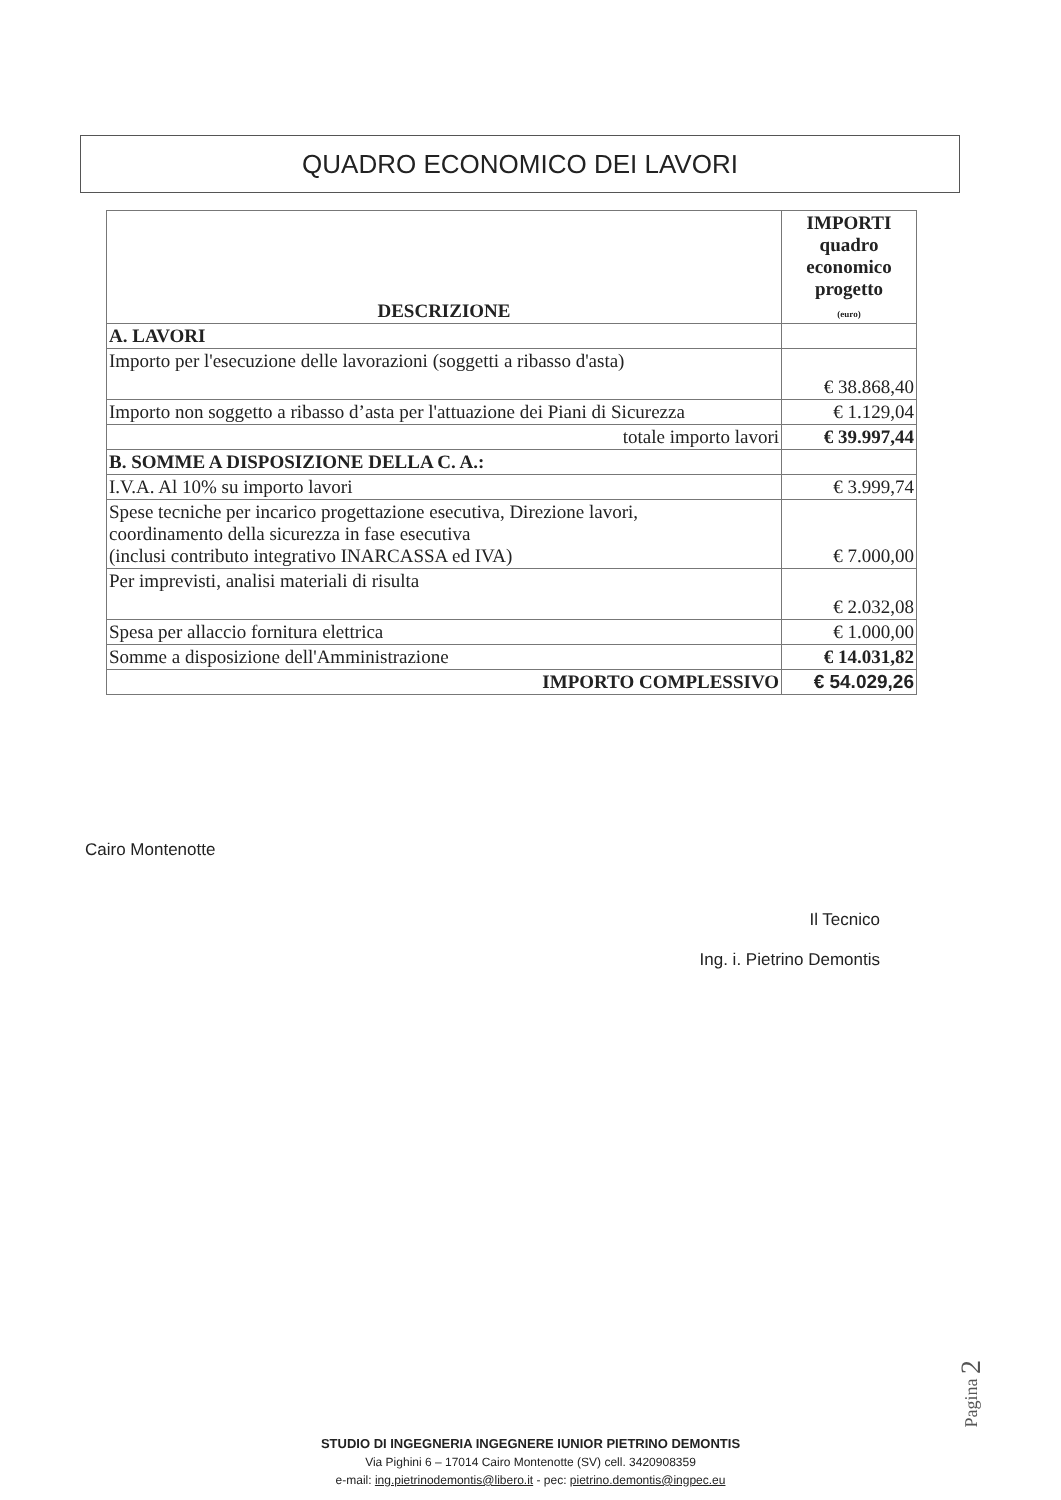QUADRO ECONOMICO DEI LAVORI
| DESCRIZIONE | IMPORTI quadro economico progetto (euro) |
| --- | --- |
| A. LAVORI | |
| Importo per l'esecuzione delle lavorazioni (soggetti a ribasso d'asta) | € 38.868,40 |
| Importo non soggetto a ribasso d’asta per l'attuazione dei Piani di Sicurezza | € 1.129,04 |
| totale importo lavori | € 39.997,44 |
| B. SOMME A DISPOSIZIONE DELLA C. A.: | |
| I.V.A. Al 10% su importo lavori | € 3.999,74 |
| Spese tecniche per incarico progettazione esecutiva, Direzione lavori, coordinamento della sicurezza in fase esecutiva (inclusi contributo integrativo INARCASSA ed IVA) | € 7.000,00 |
| Per imprevisti, analisi materiali di risulta | € 2.032,08 |
| Spesa per allaccio fornitura elettrica | € 1.000,00 |
| Somme a disposizione dell'Amministrazione | € 14.031,82 |
| IMPORTO COMPLESSIVO | € 54.029,26 |
Cairo Montenotte
Il Tecnico
Ing. i. Pietrino Demontis
Pagina 2
STUDIO DI INGEGNERIA INGEGNERE IUNIOR PIETRINO DEMONTIS
Via Pighini 6 – 17014 Cairo Montenotte (SV) cell. 3420908359
e-mail: ing.pietrinodemontis@libero.it - pec: pietrino.demontis@ingpec.eu